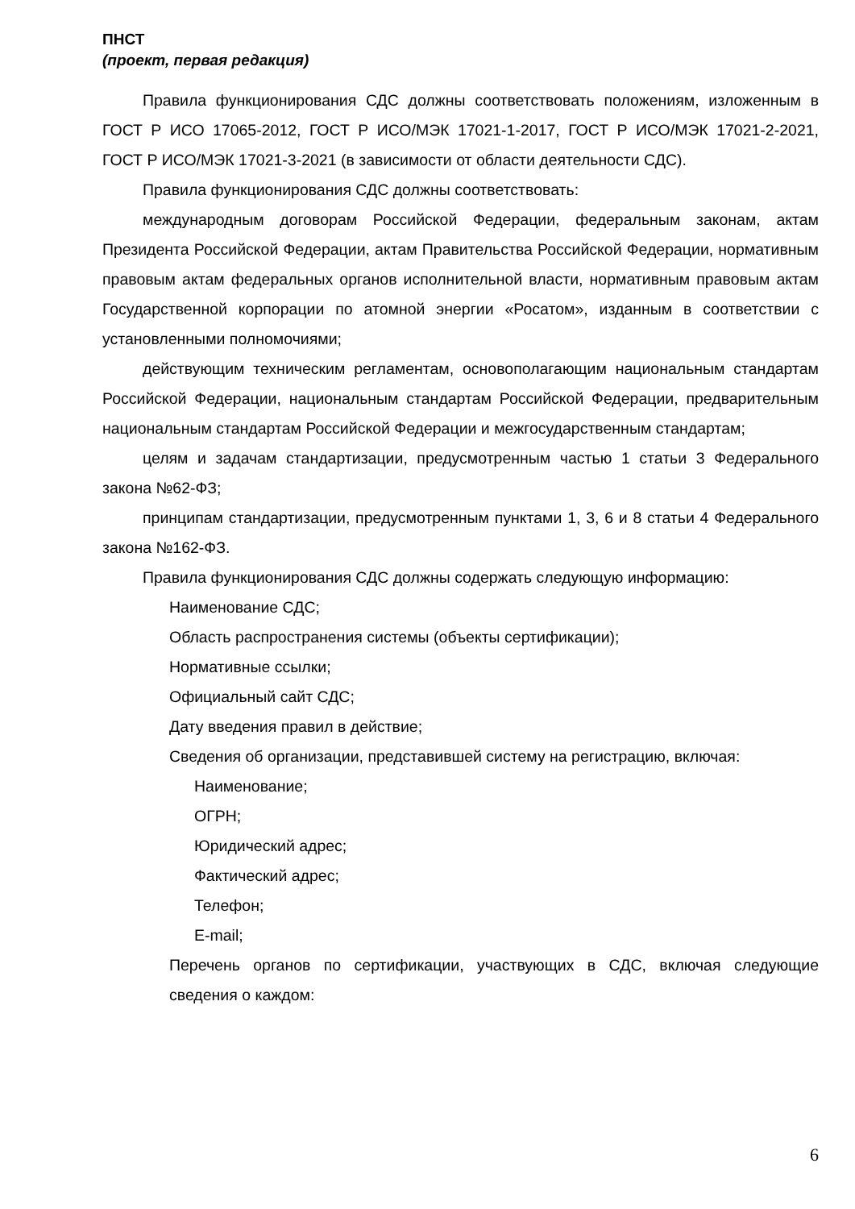ПНСТ
(проект, первая редакция)
Правила функционирования СДС должны соответствовать положениям, изложенным в ГОСТ Р ИСО 17065-2012, ГОСТ Р ИСО/МЭК 17021-1-2017, ГОСТ Р ИСО/МЭК 17021-2-2021, ГОСТ Р ИСО/МЭК 17021-3-2021 (в зависимости от области деятельности СДС).
Правила функционирования СДС должны соответствовать:
международным договорам Российской Федерации, федеральным законам, актам Президента Российской Федерации, актам Правительства Российской Федерации, нормативным правовым актам федеральных органов исполнительной власти, нормативным правовым актам Государственной корпорации по атомной энергии «Росатом», изданным в соответствии с установленными полномочиями;
действующим техническим регламентам, основополагающим национальным стандартам Российской Федерации, национальным стандартам Российской Федерации, предварительным национальным стандартам Российской Федерации и межгосударственным стандартам;
целям и задачам стандартизации, предусмотренным частью 1 статьи 3 Федерального закона №62-ФЗ;
принципам стандартизации, предусмотренным пунктами 1, 3, 6 и 8 статьи 4 Федерального закона №162-ФЗ.
Правила функционирования СДС должны содержать следующую информацию:
Наименование СДС;
Область распространения системы (объекты сертификации);
Нормативные ссылки;
Официальный сайт СДС;
Дату введения правил в действие;
Сведения об организации, представившей систему на регистрацию, включая:
Наименование;
ОГРН;
Юридический адрес;
Фактический адрес;
Телефон;
E-mail;
Перечень органов по сертификации, участвующих в СДС, включая следующие сведения о каждом:
6